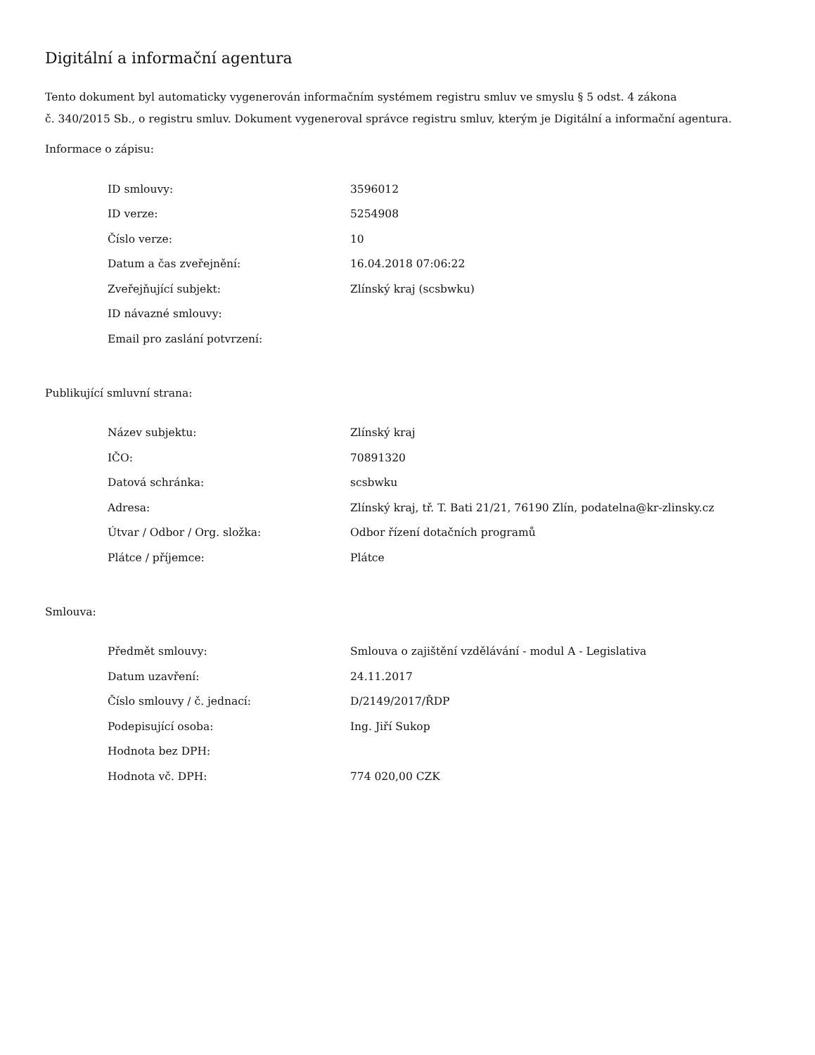Digitální a informační agentura
Tento dokument byl automaticky vygenerován informačním systémem registru smluv ve smyslu § 5 odst. 4 zákona
č. 340/2015 Sb., o registru smluv. Dokument vygeneroval správce registru smluv, kterým je Digitální a informační agentura.
Informace o zápisu:
| ID smlouvy: | 3596012 |
| ID verze: | 5254908 |
| Číslo verze: | 10 |
| Datum a čas zveřejnění: | 16.04.2018 07:06:22 |
| Zveřejňující subjekt: | Zlínský kraj (scsbwku) |
| ID návazné smlouvy: | |
| Email pro zaslání potvrzení: | |
Publikující smluvní strana:
| Název subjektu: | Zlínský kraj |
| IČO: | 70891320 |
| Datová schránka: | scsbwku |
| Adresa: | Zlínský kraj, tř. T. Bati 21/21, 76190 Zlín, podatelna@kr-zlinsky.cz |
| Útvar / Odbor / Org. složka: | Odbor řízení dotačních programů |
| Plátce / příjemce: | Plátce |
Smlouva:
| Předmět smlouvy: | Smlouva o zajištění vzdělávání - modul A - Legislativa |
| Datum uzavření: | 24.11.2017 |
| Číslo smlouvy / č. jednací: | D/2149/2017/ŘDP |
| Podepisující osoba: | Ing. Jiří Sukop |
| Hodnota bez DPH: | |
| Hodnota vč. DPH: | 774 020,00 CZK |